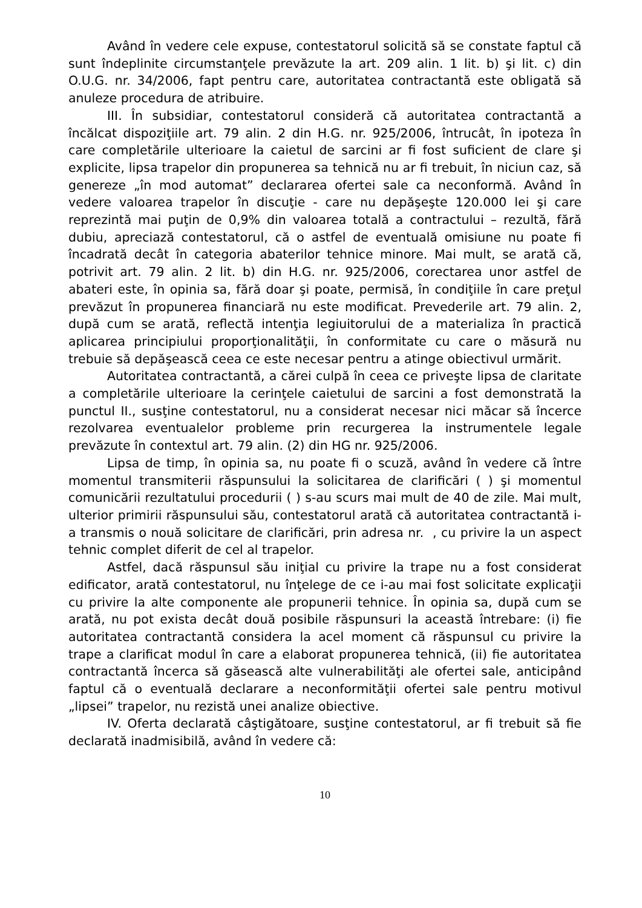Având în vedere cele expuse, contestatorul solicită să se constate faptul că sunt îndeplinite circumstanţele prevăzute la art. 209 alin. 1 lit. b) şi lit. c) din O.U.G. nr. 34/2006, fapt pentru care, autoritatea contractantă este obligată să anuleze procedura de atribuire.
III. În subsidiar, contestatorul consideră că autoritatea contractantă a încălcat dispoziţiile art. 79 alin. 2 din H.G. nr. 925/2006, întrucât, în ipoteza în care completările ulterioare la caietul de sarcini ar fi fost suficient de clare şi explicite, lipsa trapelor din propunerea sa tehnică nu ar fi trebuit, în niciun caz, să genereze „în mod automat” declararea ofertei sale ca neconformă. Având în vedere valoarea trapelor în discuţie - care nu depăşeşte 120.000 lei şi care reprezintă mai puţin de 0,9% din valoarea totală a contractului – rezultă, fără dubiu, apreciază contestatorul, că o astfel de eventuală omisiune nu poate fi încadrată decât în categoria abaterilor tehnice minore. Mai mult, se arată că, potrivit art. 79 alin. 2 lit. b) din H.G. nr. 925/2006, corectarea unor astfel de abateri este, în opinia sa, fără doar şi poate, permisă, în condiţiile în care preţul prevăzut în propunerea financiară nu este modificat. Prevederile art. 79 alin. 2, după cum se arată, reflectă intenţia legiuitorului de a materializa în practică aplicarea principiului proporţionalităţii, în conformitate cu care o măsură nu trebuie să depăşească ceea ce este necesar pentru a atinge obiectivul urmărit.
Autoritatea contractantă, a cărei culpă în ceea ce priveşte lipsa de claritate a completările ulterioare la cerinţele caietului de sarcini a fost demonstrată la punctul II., susţine contestatorul, nu a considerat necesar nici măcar să încerce rezolvarea eventualelor probleme prin recurgerea la instrumentele legale prevăzute în contextul art. 79 alin. (2) din HG nr. 925/2006.
Lipsa de timp, în opinia sa, nu poate fi o scuză, având în vedere că între momentul transmiterii răspunsului la solicitarea de clarificări ( ) şi momentul comunicării rezultatului procedurii ( ) s-au scurs mai mult de 40 de zile. Mai mult, ulterior primirii răspunsului său, contestatorul arată că autoritatea contractantă i-a transmis o nouă solicitare de clarificări, prin adresa nr. , cu privire la un aspect tehnic complet diferit de cel al trapelor.
Astfel, dacă răspunsul său iniţial cu privire la trape nu a fost considerat edificator, arată contestatorul, nu înţelege de ce i-au mai fost solicitate explicaţii cu privire la alte componente ale propunerii tehnice. În opinia sa, după cum se arată, nu pot exista decât două posibile răspunsuri la această întrebare: (i) fie autoritatea contractantă considera la acel moment că răspunsul cu privire la trape a clarificat modul în care a elaborat propunerea tehnică, (ii) fie autoritatea contractantă încerca să găsească alte vulnerabilităţi ale ofertei sale, anticipând faptul că o eventuală declarare a neconformităţii ofertei sale pentru motivul „lipsei” trapelor, nu rezistă unei analize obiective.
IV. Oferta declarată câştigătoare, susţine contestatorul, ar fi trebuit să fie declarată inadmisibilă, având în vedere că:
10